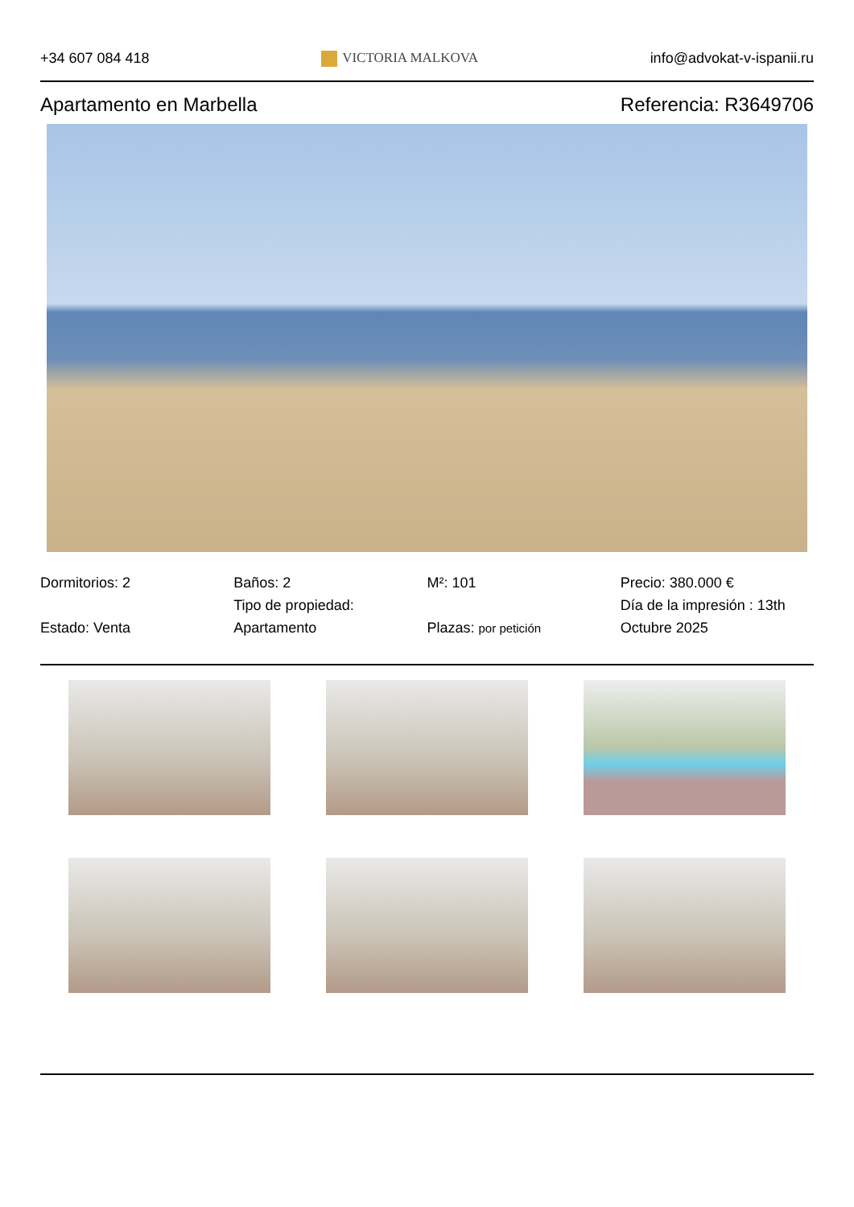+34 607 084 418 VICTORIA MALKOVA info@advokat-v-ispanii.ru
Apartamento en Marbella Referencia: R3649706
Dormitorios: 2
Estado: Venta
Baños: 2
Tipo de propiedad:
Apartamento
M²: 101
Plazas: por petición
Precio: 380.000 €
Día de la impresión : 13th Octubre 2025